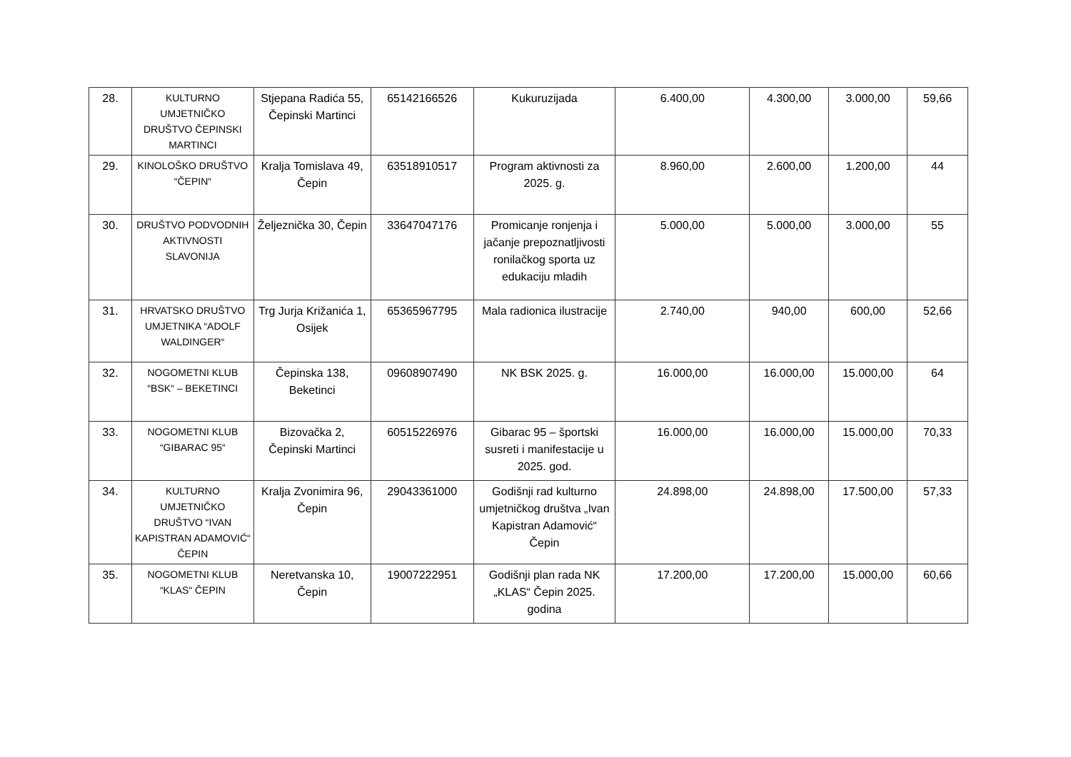| 28. | KULTURNO UMJETNIČKO DRUŠTVO ČEPINSKI MARTINCI | Stjepana Radića 55, Čepinski Martinci | 65142166526 | Kukuruzijada | 6.400,00 | 4.300,00 | 3.000,00 | 59,66 |
| 29. | KINOLOŠKO DRUŠTVO “ČEPIN“ | Kralja Tomislava 49, Čepin | 63518910517 | Program aktivnosti za 2025. g. | 8.960,00 | 2.600,00 | 1.200,00 | 44 |
| 30. | DRUŠTVO PODVODNIH AKTIVNOSTI SLAVONIJA | Željeznička 30, Čepin | 33647047176 | Promicanje ronjenja i jačanje prepoznatljivosti ronilačkog sporta uz edukaciju mladih | 5.000,00 | 5.000,00 | 3.000,00 | 55 |
| 31. | HRVATSKO DRUŠTVO UMJETNIKA “ADOLF WALDINGER“ | Trg Jurja Križanića 1, Osijek | 65365967795 | Mala radionica ilustracije | 2.740,00 | 940,00 | 600,00 | 52,66 |
| 32. | NOGOMETNI KLUB “BSK“ – BEKETINCI | Čepinska 138, Beketinci | 09608907490 | NK BSK 2025. g. | 16.000,00 | 16.000,00 | 15.000,00 | 64 |
| 33. | NOGOMETNI KLUB “GIBARAC 95“ | Bizovačka 2, Čepinski Martinci | 60515226976 | Gibarac 95 – športski susreti i manifestacije u 2025. god. | 16.000,00 | 16.000,00 | 15.000,00 | 70,33 |
| 34. | KULTURNO UMJETNIČKO DRUŠTVO “IVAN KAPISTRAN ADAMOVIĆ“ ČEPIN | Kralja Zvonimira 96, Čepin | 29043361000 | Godišnji rad kulturno umjetničkog društva „Ivan Kapistran Adamović“ Čepin | 24.898,00 | 24.898,00 | 17.500,00 | 57,33 |
| 35. | NOGOMETNI KLUB “KLAS“ ČEPIN | Neretvanska 10, Čepin | 19007222951 | Godišnji plan rada NK „KLAS“ Čepin 2025. godina | 17.200,00 | 17.200,00 | 15.000,00 | 60,66 |